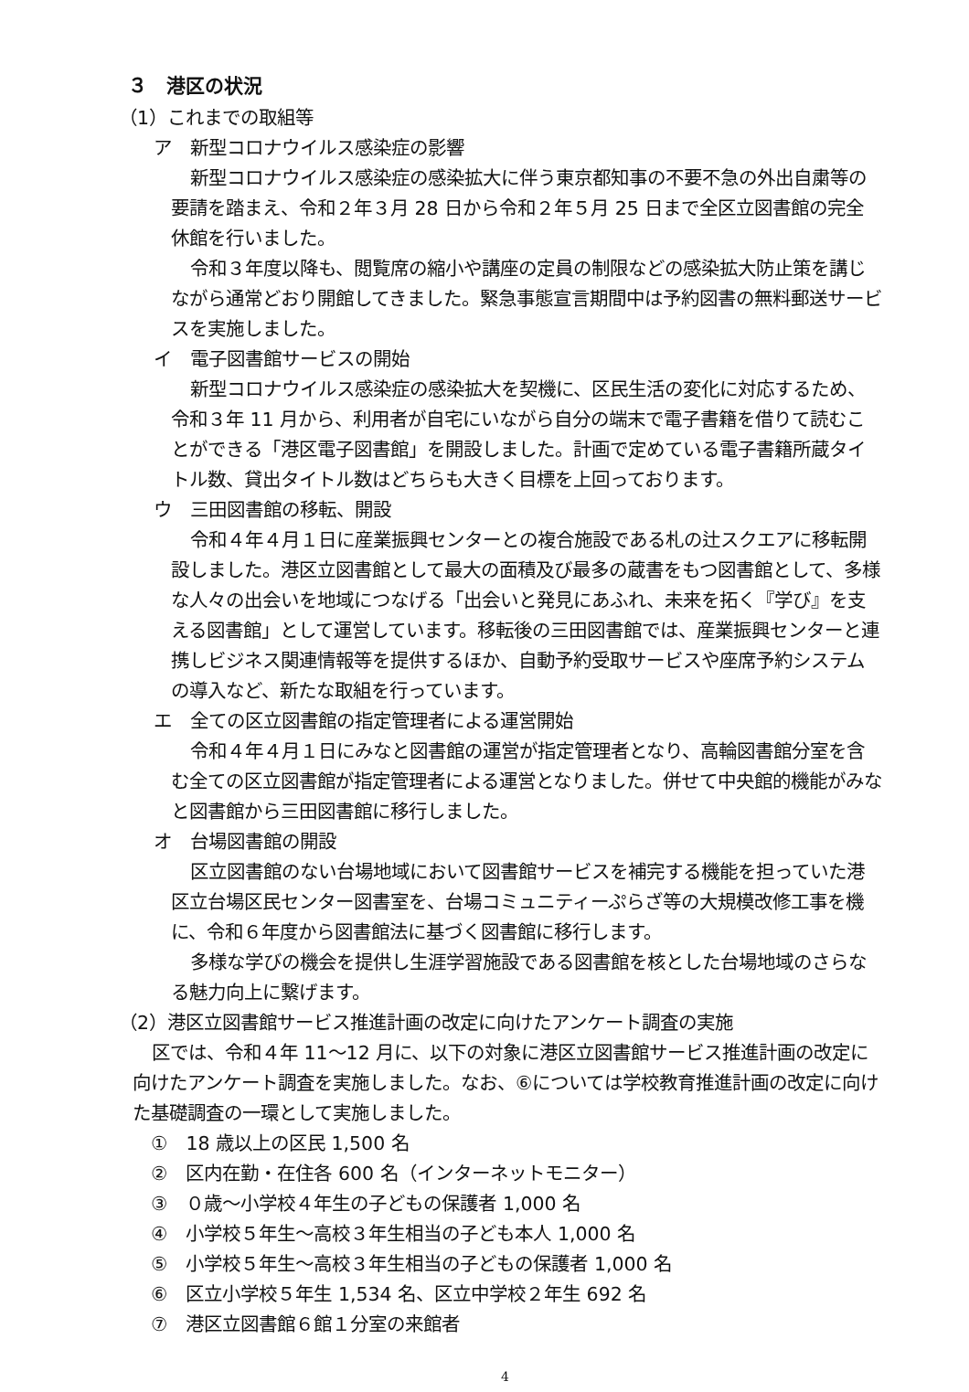３　港区の状況
（1）これまでの取組等
ア　新型コロナウイルス感染症の影響
新型コロナウイルス感染症の感染拡大に伴う東京都知事の不要不急の外出自粛等の要請を踏まえ、令和２年３月 28 日から令和２年５月 25 日まで全区立図書館の完全休館を行いました。
令和３年度以降も、閲覧席の縮小や講座の定員の制限などの感染拡大防止策を講じながら通常どおり開館してきました。緊急事態宣言期間中は予約図書の無料郵送サービスを実施しました。
イ　電子図書館サービスの開始
新型コロナウイルス感染症の感染拡大を契機に、区民生活の変化に対応するため、令和３年 11 月から、利用者が自宅にいながら自分の端末で電子書籍を借りて読むことができる「港区電子図書館」を開設しました。計画で定めている電子書籍所蔵タイトル数、貸出タイトル数はどちらも大きく目標を上回っております。
ウ　三田図書館の移転、開設
令和４年４月１日に産業振興センターとの複合施設である札の辻スクエアに移転開設しました。港区立図書館として最大の面積及び最多の蔵書をもつ図書館として、多様な人々の出会いを地域につなげる「出会いと発見にあふれ、未来を拓く『学び』を支える図書館」として運営しています。移転後の三田図書館では、産業振興センターと連携しビジネス関連情報等を提供するほか、自動予約受取サービスや座席予約システムの導入など、新たな取組を行っています。
エ　全ての区立図書館の指定管理者による運営開始
令和４年４月１日にみなと図書館の運営が指定管理者となり、高輪図書館分室を含む全ての区立図書館が指定管理者による運営となりました。併せて中央館的機能がみなと図書館から三田図書館に移行しました。
オ　台場図書館の開設
区立図書館のない台場地域において図書館サービスを補完する機能を担っていた港区立台場区民センター図書室を、台場コミュニティーぷらざ等の大規模改修工事を機に、令和６年度から図書館法に基づく図書館に移行します。
多様な学びの機会を提供し生涯学習施設である図書館を核とした台場地域のさらなる魅力向上に繋げます。
（2）港区立図書館サービス推進計画の改定に向けたアンケート調査の実施
区では、令和４年 11～12 月に、以下の対象に港区立図書館サービス推進計画の改定に向けたアンケート調査を実施しました。なお、⑥については学校教育推進計画の改定に向けた基礎調査の一環として実施しました。
①　18 歳以上の区民 1,500 名
②　区内在勤・在住各 600 名（インターネットモニター）
③　０歳～小学校４年生の子どもの保護者 1,000 名
④　小学校５年生～高校３年生相当の子ども本人 1,000 名
⑤　小学校５年生～高校３年生相当の子どもの保護者 1,000 名
⑥　区立小学校５年生 1,534 名、区立中学校２年生 692 名
⑦　港区立図書館６館１分室の来館者
4